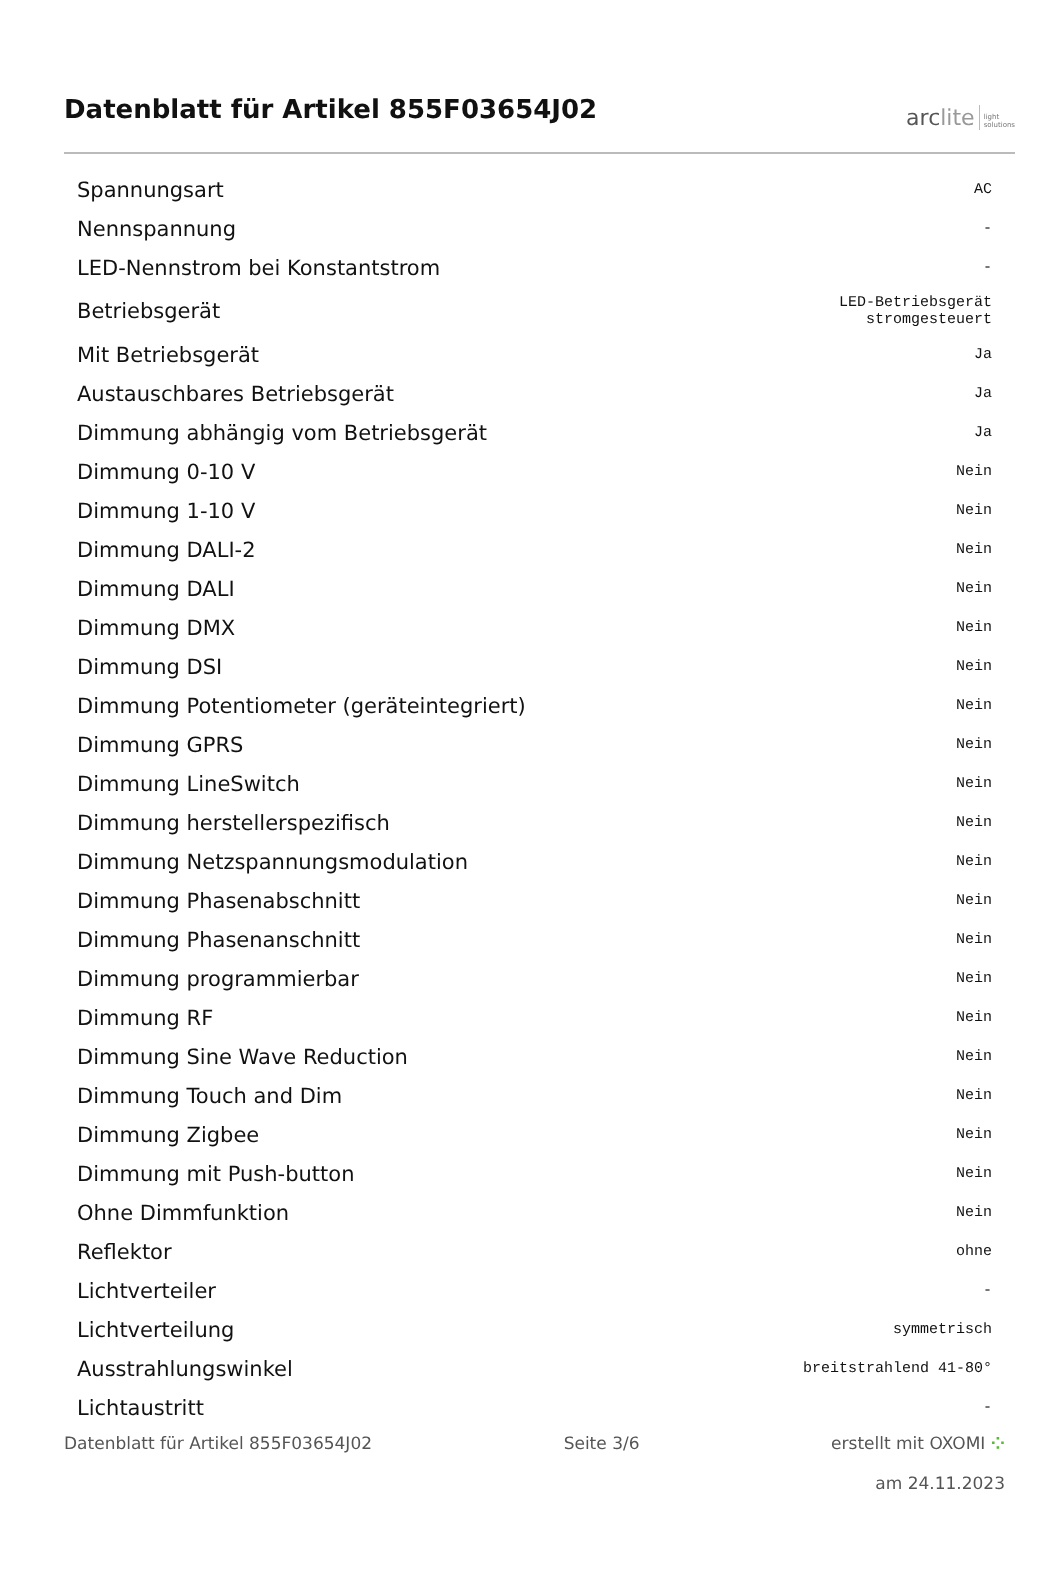Datenblatt für Artikel 855F03654J02
arclite light
solutions
| Spannungsart | AC |
| Nennspannung | - |
| LED-Nennstrom bei Konstantstrom | - |
| Betriebsgerät | LED-Betriebsgerät stromgesteuert |
| Mit Betriebsgerät | Ja |
| Austauschbares Betriebsgerät | Ja |
| Dimmung abhängig vom Betriebsgerät | Ja |
| Dimmung 0-10 V | Nein |
| Dimmung 1-10 V | Nein |
| Dimmung DALI-2 | Nein |
| Dimmung DALI | Nein |
| Dimmung DMX | Nein |
| Dimmung DSI | Nein |
| Dimmung Potentiometer (geräteintegriert) | Nein |
| Dimmung GPRS | Nein |
| Dimmung LineSwitch | Nein |
| Dimmung herstellerspezifisch | Nein |
| Dimmung Netzspannungsmodulation | Nein |
| Dimmung Phasenabschnitt | Nein |
| Dimmung Phasenanschnitt | Nein |
| Dimmung programmierbar | Nein |
| Dimmung RF | Nein |
| Dimmung Sine Wave Reduction | Nein |
| Dimmung Touch and Dim | Nein |
| Dimmung Zigbee | Nein |
| Dimmung mit Push-button | Nein |
| Ohne Dimmfunktion | Nein |
| Reflektor | ohne |
| Lichtverteiler | - |
| Lichtverteilung | symmetrisch |
| Ausstrahlungswinkel | breitstrahlend 41-80° |
| Lichtaustritt | - |
Datenblatt für Artikel 855F03654J02 Seite 3/6 erstellt mit OXOMI ⁘
am 24.11.2023